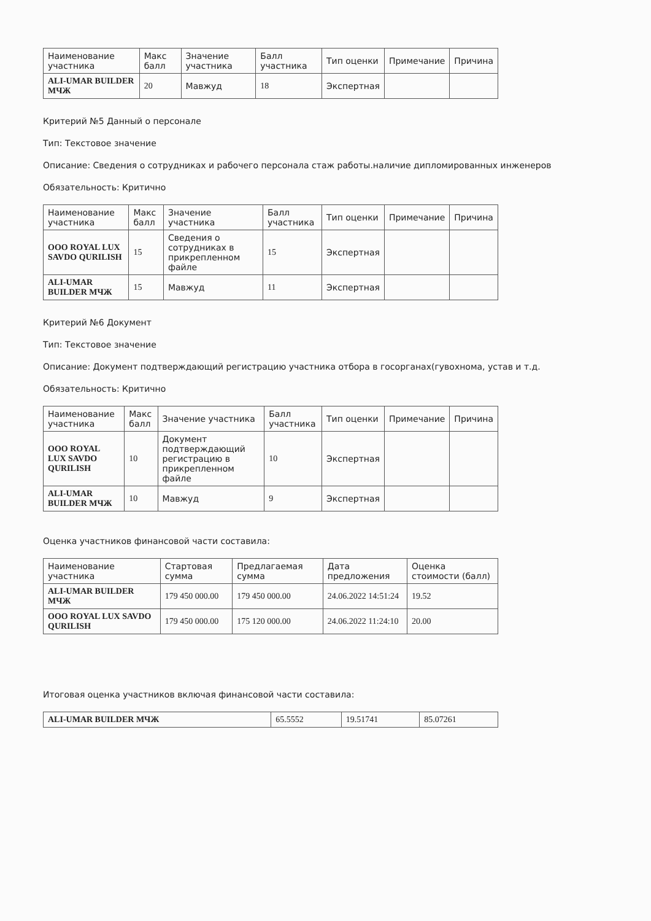| Наименование участника | Макс балл | Значение участника | Балл участника | Тип оценки | Примечание | Причина |
| --- | --- | --- | --- | --- | --- | --- |
| ALI-UMAR BUILDER МЧЖ | 20 | Мавжуд | 18 | Экспертная | | |
Критерий №5 Данный о персонале
Тип: Текстовое значение
Описание: Сведения о сотрудниках и рабочего персонала стаж работы.наличие дипломированных инженеров
Обязательность: Критично
| Наименование участника | Макс балл | Значение участника | Балл участника | Тип оценки | Примечание | Причина |
| --- | --- | --- | --- | --- | --- | --- |
| OOO ROYAL LUX SAVDO QURILISH | 15 | Сведения о сотрудниках в прикрепленном файле | 15 | Экспертная | | |
| ALI-UMAR BUILDER МЧЖ | 15 | Мавжуд | 11 | Экспертная | | |
Критерий №6 Документ
Тип: Текстовое значение
Описание: Документ подтверждающий регистрацию участника отбора в госорганах(гувохнома, устав и т.д.
Обязательность: Критично
| Наименование участника | Макс балл | Значение участника | Балл участника | Тип оценки | Примечание | Причина |
| --- | --- | --- | --- | --- | --- | --- |
| OOO ROYAL LUX SAVDO QURILISH | 10 | Документ подтверждающий регистрацию в прикрепленном файле | 10 | Экспертная | | |
| ALI-UMAR BUILDER МЧЖ | 10 | Мавжуд | 9 | Экспертная | | |
Оценка участников финансовой части составила:
| Наименование участника | Стартовая сумма | Предлагаемая сумма | Дата предложения | Оценка стоимости (балл) |
| --- | --- | --- | --- | --- |
| ALI-UMAR BUILDER МЧЖ | 179 450 000.00 | 179 450 000.00 | 24.06.2022 14:51:24 | 19.52 |
| OOO ROYAL LUX SAVDO QURILISH | 179 450 000.00 | 175 120 000.00 | 24.06.2022 11:24:10 | 20.00 |
Итоговая оценка участников включая финансовой части составила:
| ALI-UMAR BUILDER МЧЖ | 65.5552 | 19.51741 | 85.07261 |